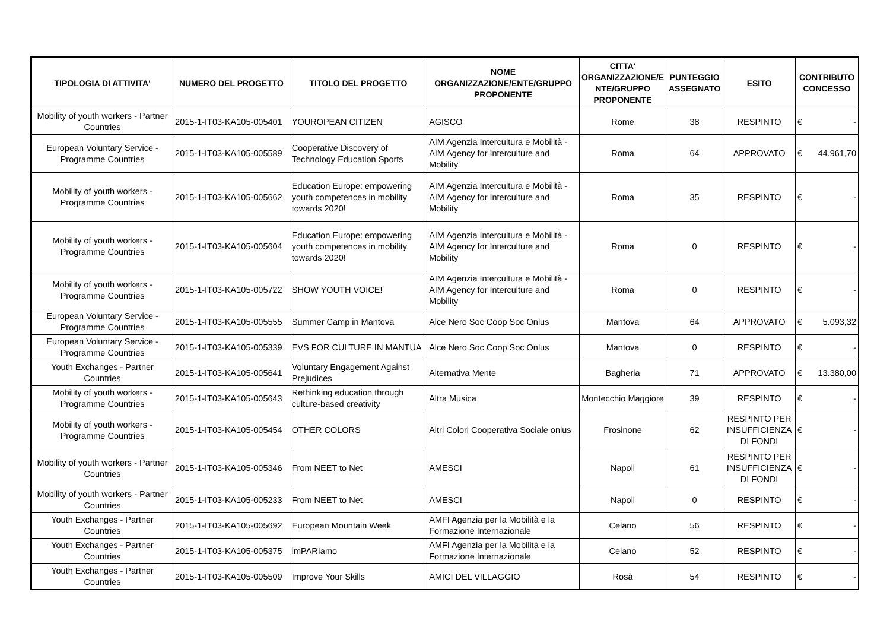| TIPOLOGIA DI ATTIVITA' | NUMERO DEL PROGETTO | TITOLO DEL PROGETTO | NOME ORGANIZZAZIONE/ENTE/GRUPPO PROPONENTE | CITTA' ORGANIZZAZIONE/E NTE/GRUPPO PROPONENTE | PUNTEGGIO ASSEGNATO | ESITO | CONTRIBUTO CONCESSO |
| --- | --- | --- | --- | --- | --- | --- | --- |
| Mobility of youth workers - Partner Countries | 2015-1-IT03-KA105-005401 | YOUROPEAN CITIZEN | AGISCO | Rome | 38 | RESPINTO | € - |
| European Voluntary Service - Programme Countries | 2015-1-IT03-KA105-005589 | Cooperative Discovery of Technology Education Sports | AIM Agenzia Intercultura e Mobilità - AIM Agency for Interculture and Mobility | Roma | 64 | APPROVATO | € 44.961,70 |
| Mobility of youth workers - Programme Countries | 2015-1-IT03-KA105-005662 | Education Europe: empowering youth competences in mobility towards 2020! | AIM Agenzia Intercultura e Mobilità - AIM Agency for Interculture and Mobility | Roma | 35 | RESPINTO | € - |
| Mobility of youth workers - Programme Countries | 2015-1-IT03-KA105-005604 | Education Europe: empowering youth competences in mobility towards 2020! | AIM Agenzia Intercultura e Mobilità - AIM Agency for Interculture and Mobility | Roma | 0 | RESPINTO | € - |
| Mobility of youth workers - Programme Countries | 2015-1-IT03-KA105-005722 | SHOW YOUTH VOICE! | AIM Agenzia Intercultura e Mobilità - AIM Agency for Interculture and Mobility | Roma | 0 | RESPINTO | € - |
| European Voluntary Service - Programme Countries | 2015-1-IT03-KA105-005555 | Summer Camp in Mantova | Alce Nero Soc Coop Soc Onlus | Mantova | 64 | APPROVATO | € 5.093,32 |
| European Voluntary Service - Programme Countries | 2015-1-IT03-KA105-005339 | EVS FOR CULTURE IN MANTUA | Alce Nero Soc Coop Soc Onlus | Mantova | 0 | RESPINTO | € - |
| Youth Exchanges - Partner Countries | 2015-1-IT03-KA105-005641 | Voluntary Engagement Against Prejudices | Alternativa Mente | Bagheria | 71 | APPROVATO | € 13.380,00 |
| Mobility of youth workers - Programme Countries | 2015-1-IT03-KA105-005643 | Rethinking education through culture-based creativity | Altra Musica | Montecchio Maggiore | 39 | RESPINTO | € - |
| Mobility of youth workers - Programme Countries | 2015-1-IT03-KA105-005454 | OTHER COLORS | Altri Colori Cooperativa Sociale onlus | Frosinone | 62 | RESPINTO PER INSUFFICIENZA DI FONDI | € - |
| Mobility of youth workers - Partner Countries | 2015-1-IT03-KA105-005346 | From NEET to Net | AMESCI | Napoli | 61 | RESPINTO PER INSUFFICIENZA DI FONDI | € - |
| Mobility of youth workers - Partner Countries | 2015-1-IT03-KA105-005233 | From NEET to Net | AMESCI | Napoli | 0 | RESPINTO | € - |
| Youth Exchanges - Partner Countries | 2015-1-IT03-KA105-005692 | European Mountain Week | AMFI Agenzia per la Mobilità e la Formazione Internazionale | Celano | 56 | RESPINTO | € - |
| Youth Exchanges - Partner Countries | 2015-1-IT03-KA105-005375 | imPARIamo | AMFI Agenzia per la Mobilità e la Formazione Internazionale | Celano | 52 | RESPINTO | € - |
| Youth Exchanges - Partner Countries | 2015-1-IT03-KA105-005509 | Improve Your Skills | AMICI DEL VILLAGGIO | Rosà | 54 | RESPINTO | € - |